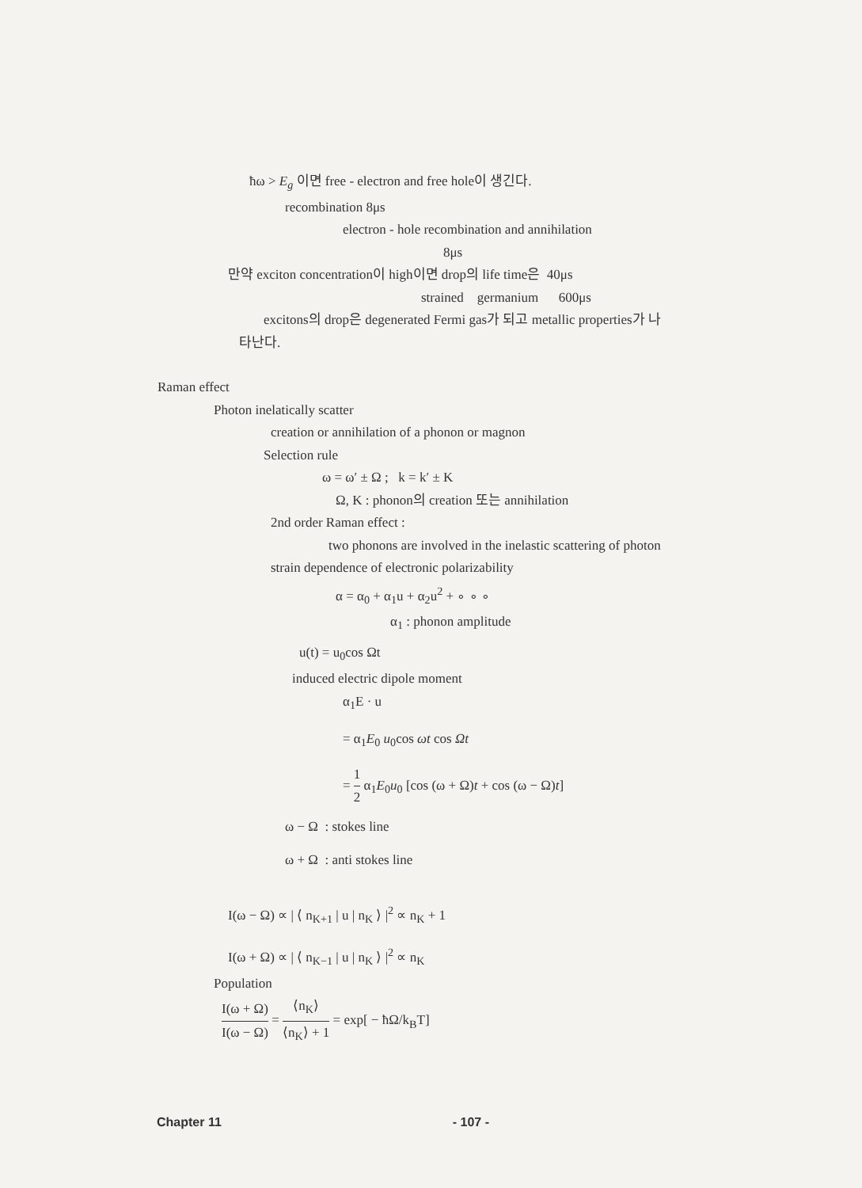ħω > E<sub>g</sub> 이면 free - electron and free hole이 생긴다.
recombination 8μs
electron - hole recombination and annihilation
8μs
만약 exciton concentration이 high이면 drop의 life time은 40μs
strained germanium 600μs
excitons의 drop은 degenerated Fermi gas가 되고 metallic properties가 나
타난다.
Raman effect
Photon inelatically scatter
creation or annihilation of a phonon or magnon
Selection rule
ω = ω′ ± Ω ; k = k′ ± K
Ω, K : phonon의 creation 또는 annihilation
2nd order Raman effect :
two phonons are involved in the inelastic scattering of photon
strain dependence of electronic polarizability
α = α<sub>0</sub> + α<sub>1</sub>u + α<sub>2</sub>u<sup>2</sup> + ∘ ∘ ∘
α<sub>1</sub> : phonon amplitude
u(t) = u<sub>0</sub>cos Ωt
induced electric dipole moment
α<sub>1</sub>E · u
= α<sub>1</sub>E<sub>0</sub> u<sub>0</sub>cos ωt cos Ωt
= 1 2 α<sub>1</sub>E<sub>0</sub>u<sub>0</sub> [cos (ω + Ω)t + cos (ω − Ω)t]
ω − Ω : stokes line
ω + Ω : anti stokes line
I(ω − Ω) ∝ | ⟨ n<sub>K+1</sub> | u | n<sub>K</sub> ⟩ |<sup>2</sup> ∝ n<sub>K</sub> + 1
I(ω + Ω) ∝ | ⟨ n<sub>K−1</sub> | u | n<sub>K</sub> ⟩ |<sup>2</sup> ∝ n<sub>K</sub>
Population
I(ω + Ω) I(ω − Ω) = ⟨n<sub>K</sub>⟩ ⟨n<sub>K</sub>⟩ + 1 = exp[ − ħΩ/k<sub>B</sub>T]
Chapter 11 - 107 -